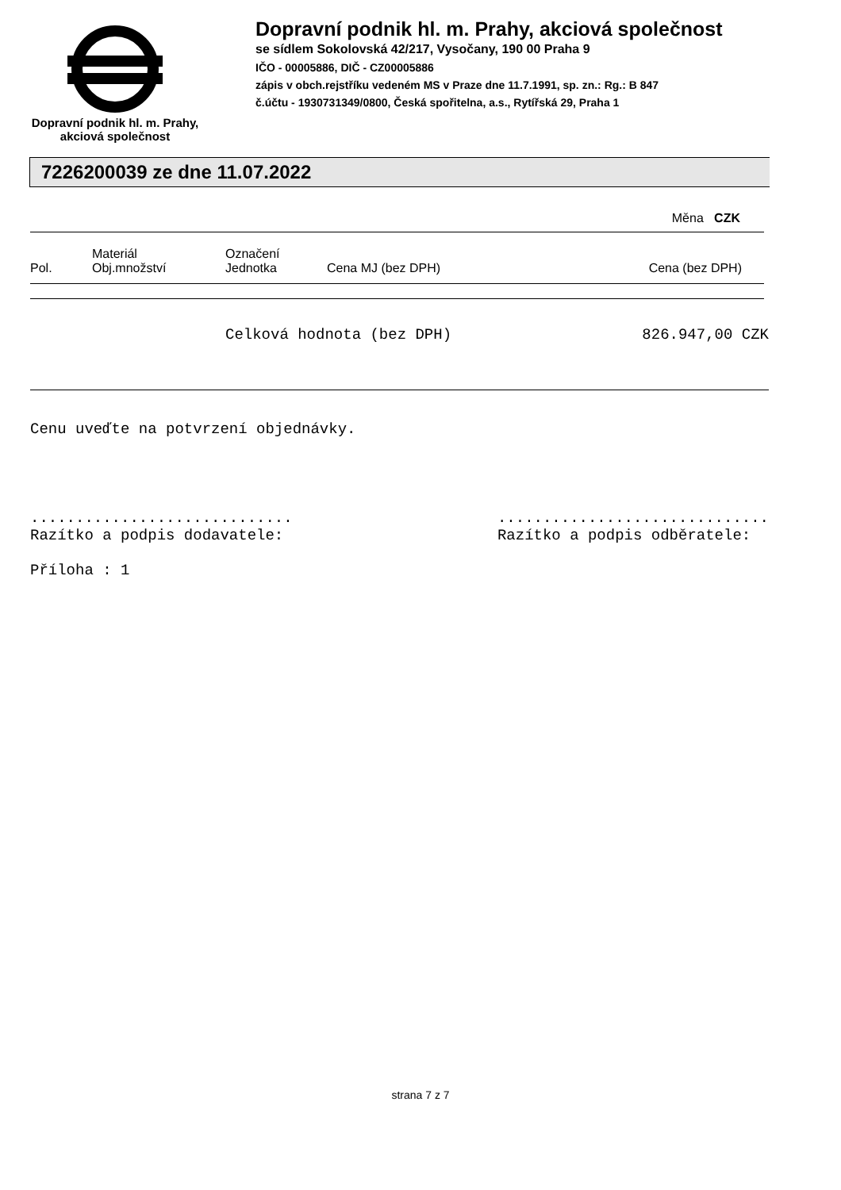Dopravní podnik hl. m. Prahy,
akciová společnost
Dopravní podnik hl. m. Prahy, akciová společnost
se sídlem Sokolovská 42/217, Vysočany, 190 00 Praha 9
IČO - 00005886, DIČ - CZ00005886
zápis v obch.rejstříku vedeném MS v Praze dne 11.7.1991, sp. zn.: Rg.: B 847
č.účtu - 1930731349/0800, Česká spořitelna, a.s., Rytířská 29, Praha 1
7226200039 ze dne 11.07.2022
Měna CZK
| Pol. | Materiál Obj.množství | Označení Jednotka | Cena MJ (bez DPH) | Cena (bez DPH) |
| --- | --- | --- | --- | --- |
Celková hodnota (bez DPH) 826.947,00 CZK
Cenu uveďte na potvrzení objednávky.
.............................
Razítko a podpis dodavatele:..............................
Razítko a podpis odběratele:
Příloha : 1
strana 7 z 7